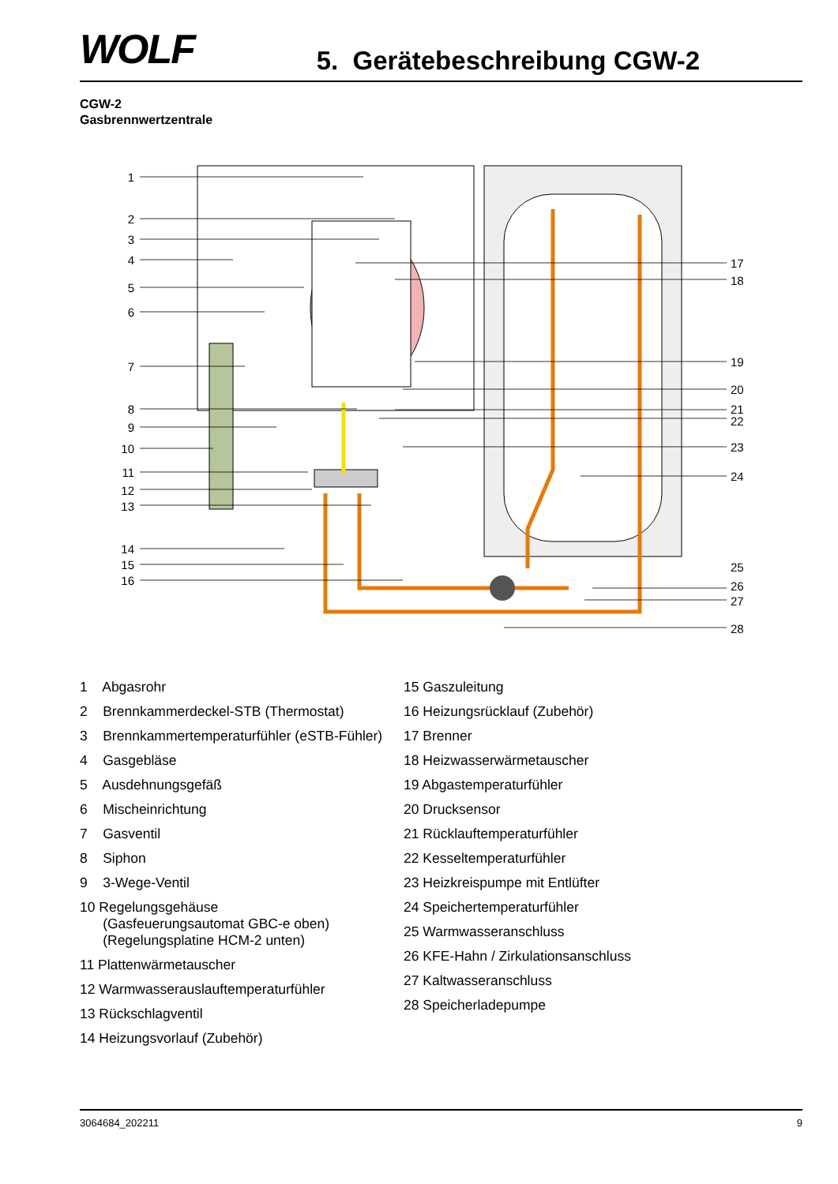WOLF
5. Gerätebeschreibung CGW-2
CGW-2
Gasbrennwertzentrale
1
2
3
4
5
6
7
8
9
10
11
12
13
14
15
16
17
18
19
20
21
22
23
24
25
26
27
28
1 Abgasrohr
2 Brennkammerdeckel-STB (Thermostat)
3 Brennkammertemperaturfühler (eSTB-Fühler)
4 Gasgebläse
5 Ausdehnungsgefäß
6 Mischeinrichtung
7 Gasventil
8 Siphon
9 3-Wege-Ventil
10 Regelungsgehäuse
(Gasfeuerungsautomat GBC-e oben)
(Regelungsplatine HCM-2 unten)
11 Plattenwärmetauscher
12 Warmwasserauslauftemperaturfühler
13 Rückschlagventil
14 Heizungsvorlauf (Zubehör)
15 Gaszuleitung
16 Heizungsrücklauf (Zubehör)
17 Brenner
18 Heizwasserwärmetauscher
19 Abgastemperaturfühler
20 Drucksensor
21 Rücklauftemperaturfühler
22 Kesseltemperaturfühler
23 Heizkreispumpe mit Entlüfter
24 Speichertemperaturfühler
25 Warmwasseranschluss
26 KFE-Hahn / Zirkulationsanschluss
27 Kaltwasseranschluss
28 Speicherladepumpe
3064684_202211 9